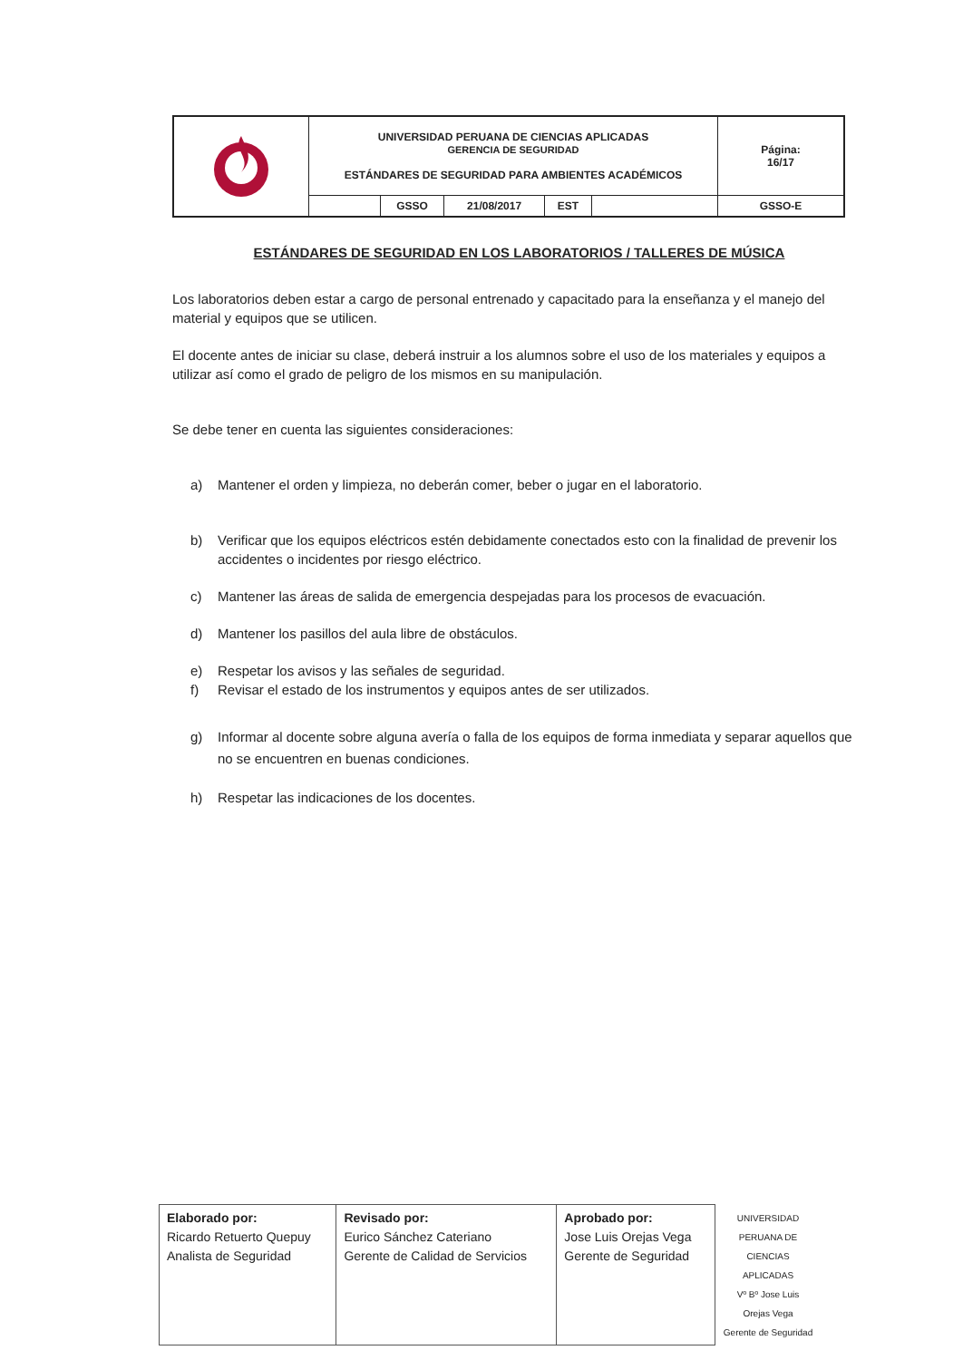| | UNIVERSIDAD PERUANA DE CIENCIAS APLICADAS GERENCIA DE SEGURIDAD ESTÁNDARES DE SEGURIDAD PARA AMBIENTES ACADÉMICOS | | | | | Página: 16/17 |
| | | GSSO | 21/08/2017 | EST | | GSSO-E |
ESTÁNDARES DE SEGURIDAD EN LOS LABORATORIOS / TALLERES DE MÚSICA
Los laboratorios deben estar a cargo de personal entrenado y capacitado para la enseñanza y el manejo del material y equipos que se utilicen.
El docente antes de iniciar su clase, deberá instruir a los alumnos sobre el uso de los materiales y equipos a utilizar así como el grado de peligro de los mismos en su manipulación.
Se debe tener en cuenta las siguientes consideraciones:
a) Mantener el orden y limpieza, no deberán comer, beber o jugar en el laboratorio.
b) Verificar que los equipos eléctricos estén debidamente conectados esto con la finalidad de prevenir los accidentes o incidentes por riesgo eléctrico.
c) Mantener las áreas de salida de emergencia despejadas para los procesos de evacuación.
d) Mantener los pasillos del aula libre de obstáculos.
e) Respetar los avisos y las señales de seguridad.
f) Revisar el estado de los instrumentos y equipos antes de ser utilizados.
g) Informar al docente sobre alguna avería o falla de los equipos de forma inmediata y separar aquellos que no se encuentren en buenas condiciones.
h) Respetar las indicaciones de los docentes.
| Elaborado por: Ricardo Retuerto Quepuy Analista de Seguridad | Revisado por: Eurico Sánchez Cateriano Gerente de Calidad de Servicios | Aprobado por: Jose Luis Orejas Vega Gerente de Seguridad | UNIVERSIDAD PERUANA DE CIENCIAS APLICADAS Vº Bº Jose Luis Orejas Vega Gerente de Seguridad |